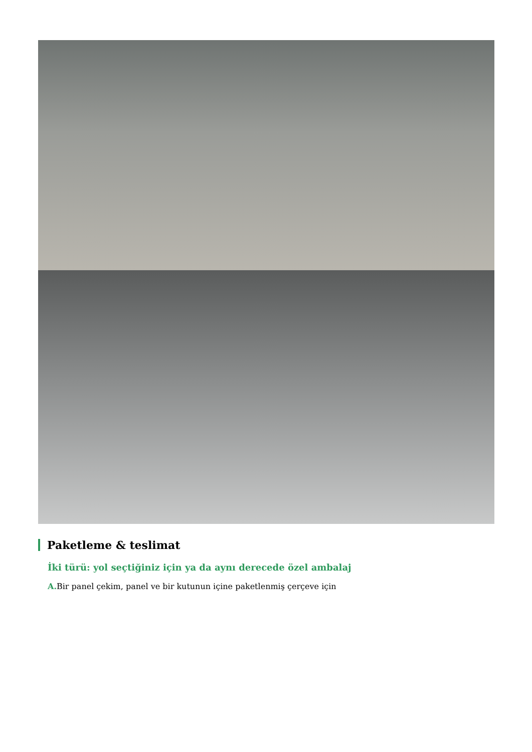Paketleme & teslimat
İki türü: yol seçtiğiniz için ya da aynı derecede özel ambalaj
A. Bir panel çekim, panel ve bir kutunun içine paketlenmiş çerçeve için